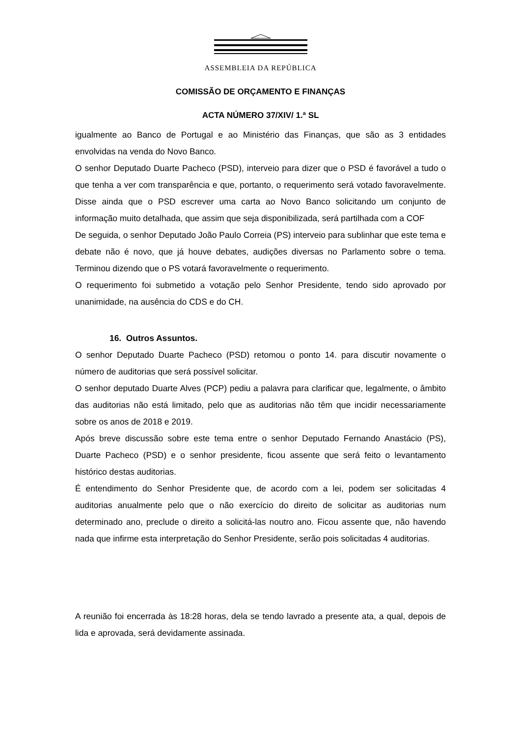ASSEMBLEIA DA REPÚBLICA
COMISSÃO DE ORÇAMENTO E FINANÇAS
ACTA NÚMERO 37/XIV/ 1.ª SL
igualmente ao Banco de Portugal e ao Ministério das Finanças, que são as 3 entidades envolvidas na venda do Novo Banco.
O senhor Deputado Duarte Pacheco (PSD), interveio para dizer que o PSD é favorável a tudo o que tenha a ver com transparência e que, portanto, o requerimento será votado favoravelmente. Disse ainda que o PSD escrever uma carta ao Novo Banco solicitando um conjunto de informação muito detalhada, que assim que seja disponibilizada, será partilhada com a COF
De seguida, o senhor Deputado João Paulo Correia (PS) interveio para sublinhar que este tema e debate não é novo, que já houve debates, audições diversas no Parlamento sobre o tema. Terminou dizendo que o PS votará favoravelmente o requerimento.
O requerimento foi submetido a votação pelo Senhor Presidente, tendo sido aprovado por unanimidade, na ausência do CDS e do CH.
16. Outros Assuntos.
O senhor Deputado Duarte Pacheco (PSD) retomou o ponto 14. para discutir novamente o número de auditorias que será possível solicitar.
O senhor deputado Duarte Alves (PCP) pediu a palavra para clarificar que, legalmente, o âmbito das auditorias não está limitado, pelo que as auditorias não têm que incidir necessariamente sobre os anos de 2018 e 2019.
Após breve discussão sobre este tema entre o senhor Deputado Fernando Anastácio (PS), Duarte Pacheco (PSD) e o senhor presidente, ficou assente que será feito o levantamento histórico destas auditorias.
É entendimento do Senhor Presidente que, de acordo com a lei, podem ser solicitadas 4 auditorias anualmente pelo que o não exercício do direito de solicitar as auditorias num determinado ano, preclude o direito a solicitá-las noutro ano. Ficou assente que, não havendo nada que infirme esta interpretação do Senhor Presidente, serão pois solicitadas 4 auditorias.
A reunião foi encerrada às 18:28 horas, dela se tendo lavrado a presente ata, a qual, depois de lida e aprovada, será devidamente assinada.